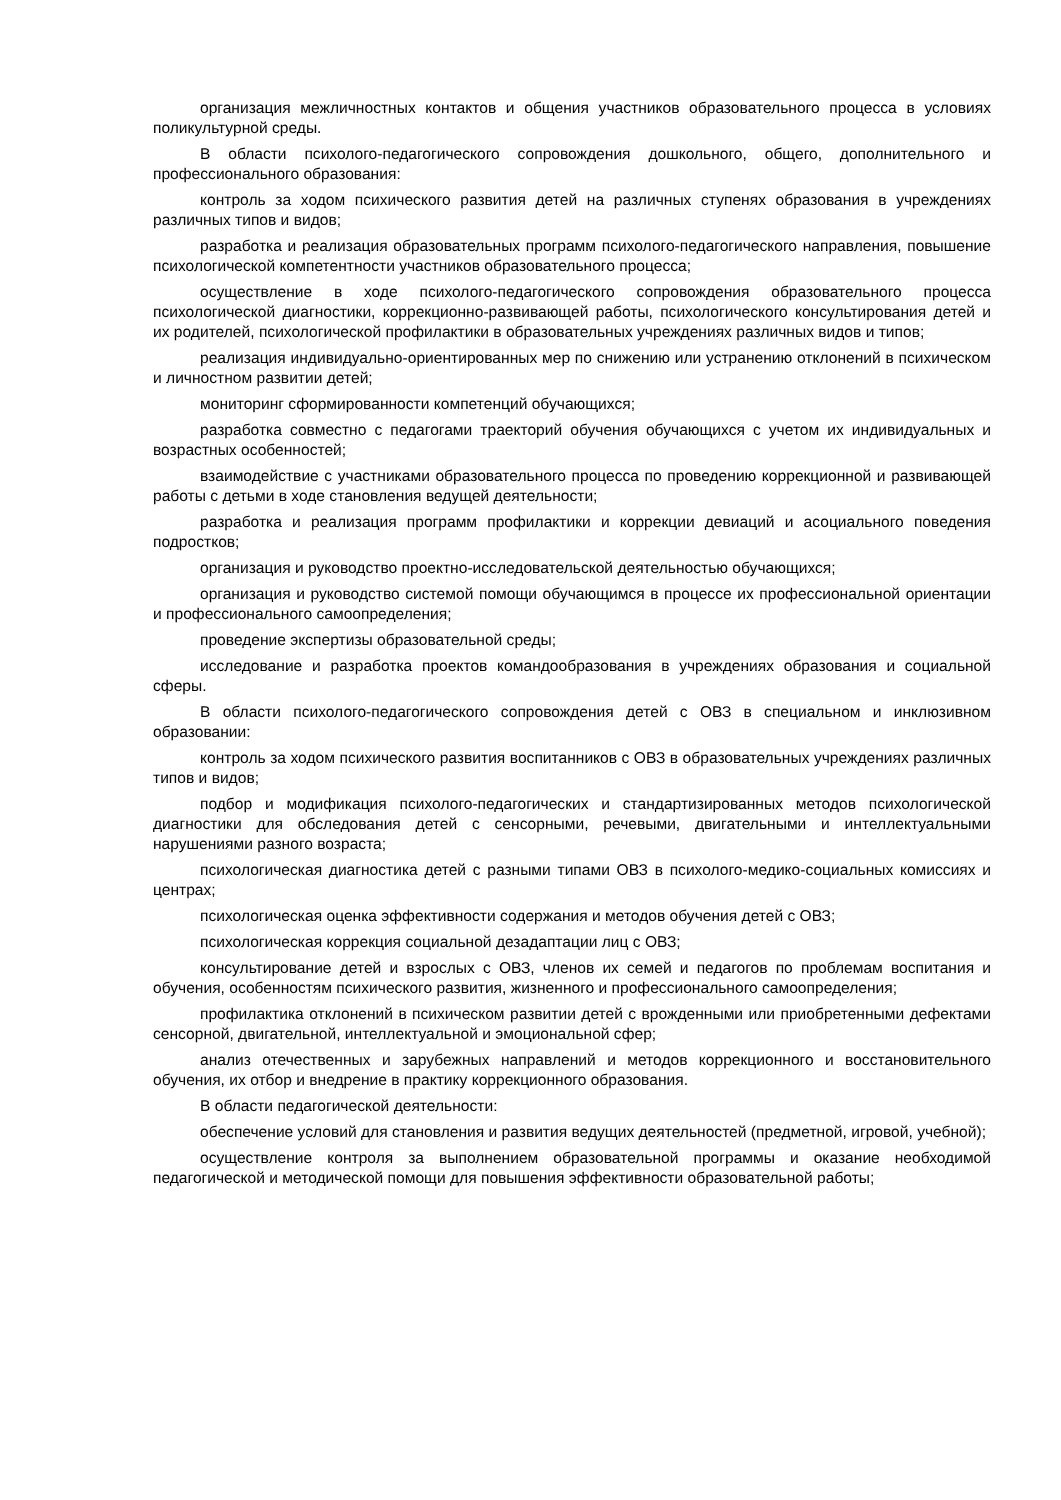организация межличностных контактов и общения участников образовательного процесса в условиях поликультурной среды.
В области психолого-педагогического сопровождения дошкольного, общего, дополнительного и профессионального образования:
контроль за ходом психического развития детей на различных ступенях образования в учреждениях различных типов и видов;
разработка и реализация образовательных программ психолого-педагогического направления, повышение психологической компетентности участников образовательного процесса;
осуществление в ходе психолого-педагогического сопровождения образовательного процесса психологической диагностики, коррекционно-развивающей работы, психологического консультирования детей и их родителей, психологической профилактики в образовательных учреждениях различных видов и типов;
реализация индивидуально-ориентированных мер по снижению или устранению отклонений в психическом и личностном развитии детей;
мониторинг сформированности компетенций обучающихся;
разработка совместно с педагогами траекторий обучения обучающихся с учетом их индивидуальных и возрастных особенностей;
взаимодействие с участниками образовательного процесса по проведению коррекционной и развивающей работы с детьми в ходе становления ведущей деятельности;
разработка и реализация программ профилактики и коррекции девиаций и асоциального поведения подростков;
организация и руководство проектно-исследовательской деятельностью обучающихся;
организация и руководство системой помощи обучающимся в процессе их профессиональной ориентации и профессионального самоопределения;
проведение экспертизы образовательной среды;
исследование и разработка проектов командообразования в учреждениях образования и социальной сферы.
В области психолого-педагогического сопровождения детей с ОВЗ в специальном и инклюзивном образовании:
контроль за ходом психического развития воспитанников с ОВЗ в образовательных учреждениях различных типов и видов;
подбор и модификация психолого-педагогических и стандартизированных методов психологической диагностики для обследования детей с сенсорными, речевыми, двигательными и интеллектуальными нарушениями разного возраста;
психологическая диагностика детей с разными типами ОВЗ в психолого-медико-социальных комиссиях и центрах;
психологическая оценка эффективности содержания и методов обучения детей с ОВЗ;
психологическая коррекция социальной дезадаптации лиц с ОВЗ;
консультирование детей и взрослых с ОВЗ, членов их семей и педагогов по проблемам воспитания и обучения, особенностям психического развития, жизненного и профессионального самоопределения;
профилактика отклонений в психическом развитии детей с врожденными или приобретенными дефектами сенсорной, двигательной, интеллектуальной и эмоциональной сфер;
анализ отечественных и зарубежных направлений и методов коррекционного и восстановительного обучения, их отбор и внедрение в практику коррекционного образования.
В области педагогической деятельности:
обеспечение условий для становления и развития ведущих деятельностей (предметной, игровой, учебной);
осуществление контроля за выполнением образовательной программы и оказание необходимой педагогической и методической помощи для повышения эффективности образовательной работы;